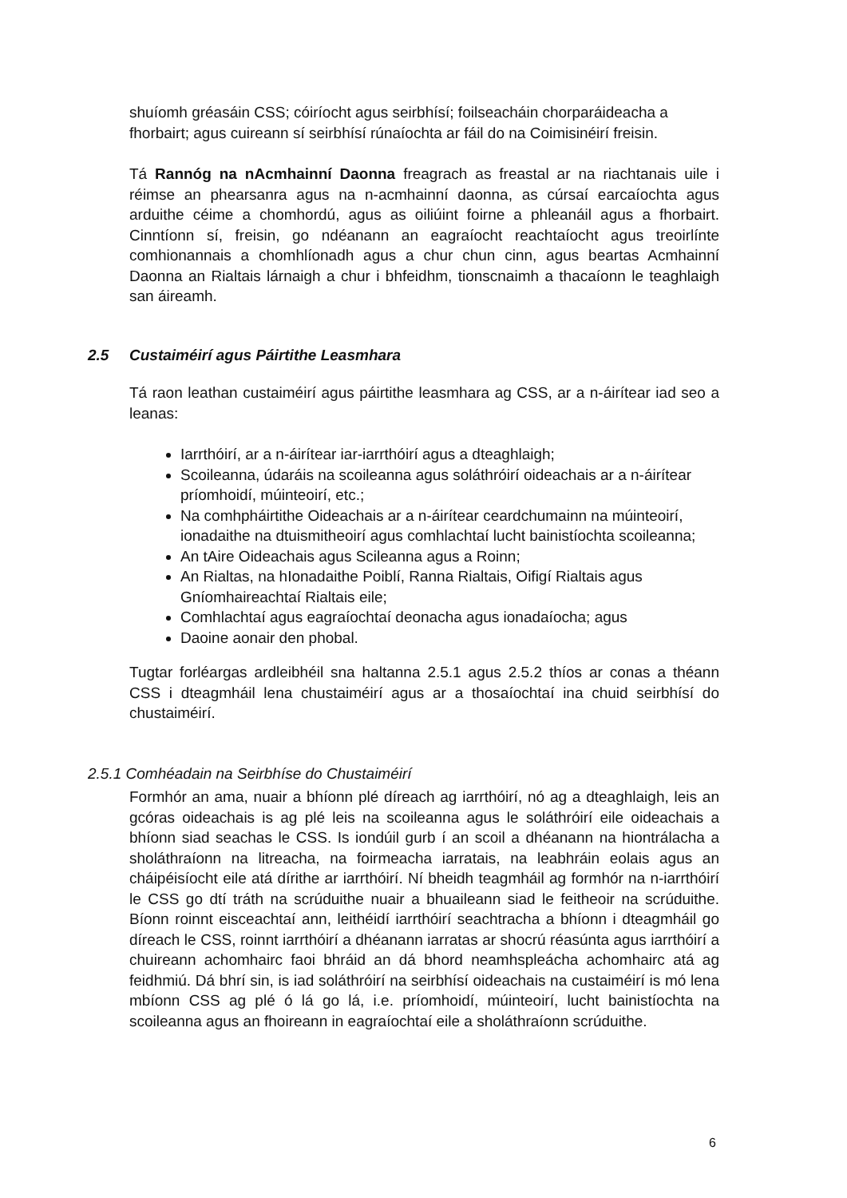shuíomh gréasáin CSS; cóiríocht agus seirbhísí; foilseacháin chorparáideacha a fhorbairt; agus cuireann sí seirbhísí rúnaíochta ar fáil do na Coimisinéirí freisin.
Tá Rannóg na nAcmhainní Daonna freagrach as freastal ar na riachtanais uile i réimse an phearsanra agus na n-acmhainní daonna, as cúrsaí earcaíochta agus arduithe céime a chomhordú, agus as oiliúint foirne a phleanáil agus a fhorbairt. Cinntíonn sí, freisin, go ndéanann an eagraíocht reachtaíocht agus treoirlínte comhionannais a chomhlíonadh agus a chur chun cinn, agus beartas Acmhainní Daonna an Rialtais lárnaigh a chur i bhfeidhm, tionscnaimh a thacaíonn le teaghlaigh san áireamh.
2.5 Custaiméirí agus Páirtithe Leasmhara
Tá raon leathan custaiméirí agus páirtithe leasmhara ag CSS, ar a n-áirítear iad seo a leanas:
Iarrthóirí, ar a n-áirítear iar-iarrthóirí agus a dteaghlaigh;
Scoileanna, údaráis na scoileanna agus soláthróirí oideachais ar a n-áirítear príomhoidí, múinteoirí, etc.;
Na comhpháirtithe Oideachais ar a n-áirítear ceardchumainn na múinteoirí, ionadaithe na dtuismitheoirí agus comhlachtaí lucht bainistíochta scoileanna;
An tAire Oideachais agus Scileanna agus a Roinn;
An Rialtas, na hIonadaithe Poiblí, Ranna Rialtais, Oifigí Rialtais agus Gníomhaireachtaí Rialtais eile;
Comhlachtaí agus eagraíochtaí deonacha agus ionadaíocha; agus
Daoine aonair den phobal.
Tugtar forléargas ardleibhéil sna haltanna 2.5.1 agus 2.5.2 thíos ar conas a théann CSS i dteagmháil lena chustaiméirí agus ar a thosaíochtaí ina chuid seirbhísí do chustaiméirí.
2.5.1 Comhéadain na Seirbhíse do Chustaiméirí
Formhór an ama, nuair a bhíonn plé díreach ag iarrthóirí, nó ag a dteaghlaigh, leis an gcóras oideachais is ag plé leis na scoileanna agus le soláthróirí eile oideachais a bhíonn siad seachas le CSS. Is iondúil gurb í an scoil a dhéanann na hiontrálacha a sholáthraíonn na litreacha, na foirmeacha iarratais, na leabhráin eolais agus an cháipéisíocht eile atá dírithe ar iarrthóirí. Ní bheidh teagmháil ag formhór na n-iarrthóirí le CSS go dtí tráth na scrúduithe nuair a bhuaileann siad le feitheoir na scrúduithe. Bíonn roinnt eisceachtaí ann, leithéidí iarrthóirí seachtracha a bhíonn i dteagmháil go díreach le CSS, roinnt iarrthóirí a dhéanann iarratas ar shocrú réasúnta agus iarrthóirí a chuireann achomhairc faoi bhráid an dá bhord neamhspleácha achomhairc atá ag feidhmiú. Dá bhrí sin, is iad soláthróirí na seirbhísí oideachais na custaiméirí is mó lena mbíonn CSS ag plé ó lá go lá, i.e. príomhoidí, múinteoirí, lucht bainistíochta na scoileanna agus an fhoireann in eagraíochtaí eile a sholáthraíonn scrúduithe.
6